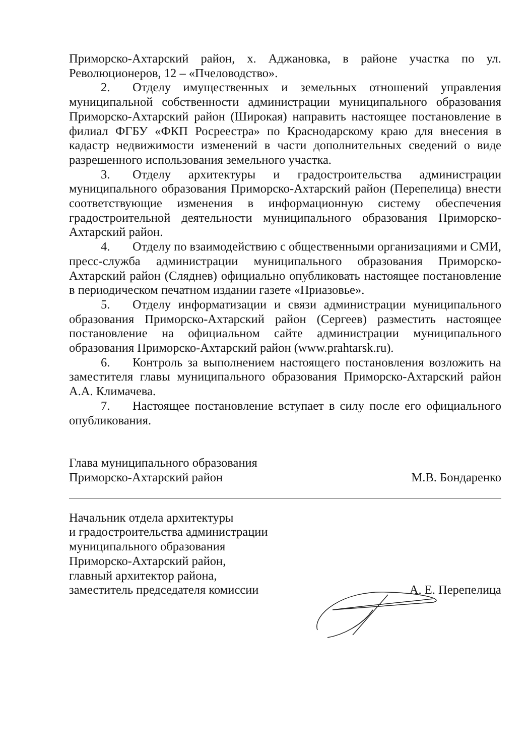Приморско-Ахтарский район, х. Аджановка, в районе участка по ул. Революционеров, 12 – «Пчеловодство».
2. Отделу имущественных и земельных отношений управления муниципальной собственности администрации муниципального образования Приморско-Ахтарский район (Широкая) направить настоящее постановление в филиал ФГБУ «ФКП Росреестра» по Краснодарскому краю для внесения в кадастр недвижимости изменений в части дополнительных сведений о виде разрешенного использования земельного участка.
3. Отделу архитектуры и градостроительства администрации муниципального образования Приморско-Ахтарский район (Перепелица) внести соответствующие изменения в информационную систему обеспечения градостроительной деятельности муниципального образования Приморско-Ахтарский район.
4. Отделу по взаимодействию с общественными организациями и СМИ, пресс-служба администрации муниципального образования Приморско-Ахтарский район (Сляднев) официально опубликовать настоящее постановление в периодическом печатном издании газете «Приазовье».
5. Отделу информатизации и связи администрации муниципального образования Приморско-Ахтарский район (Сергеев) разместить настоящее постановление на официальном сайте администрации муниципального образования Приморско-Ахтарский район (www.prahtarsk.ru).
6. Контроль за выполнением настоящего постановления возложить на заместителя главы муниципального образования Приморско-Ахтарский район А.А. Климачева.
7. Настоящее постановление вступает в силу после его официального опубликования.
Глава муниципального образования
Приморско-Ахтарский район
М.В. Бондаренко
Начальник отдела архитектуры
и градостроительства администрации
муниципального образования
Приморско-Ахтарский район,
главный архитектор района,
заместитель председателя комиссии
А. Е. Перепелица